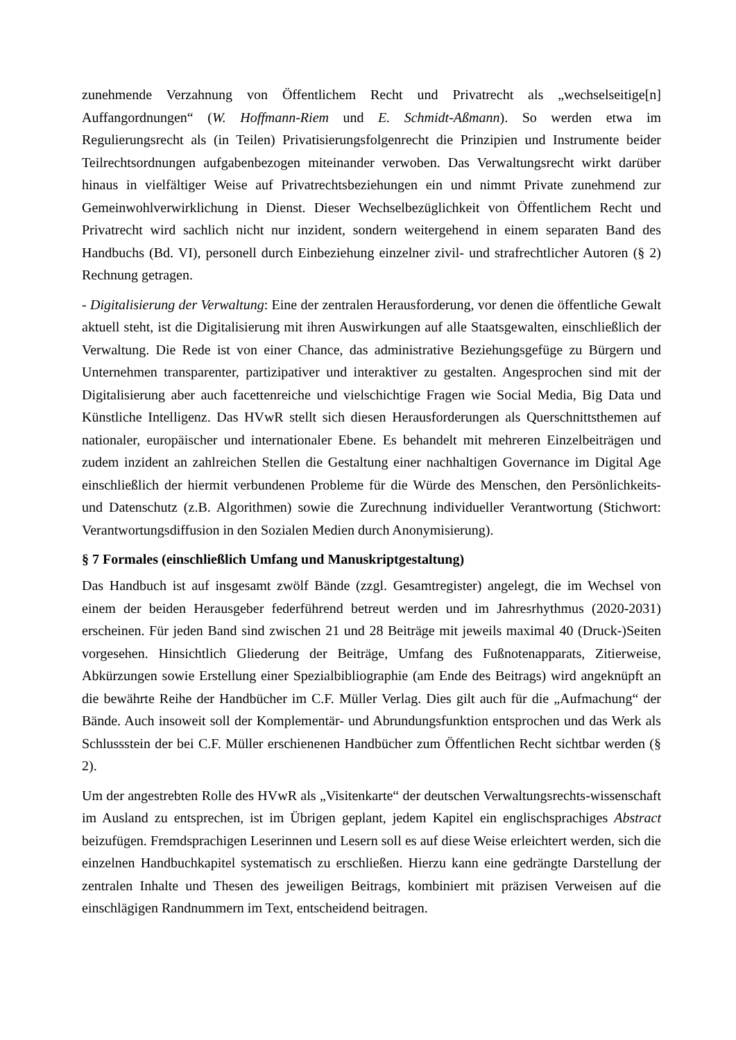zunehmende Verzahnung von Öffentlichem Recht und Privatrecht als „wechselseitige[n] Auffangordnungen“ (W. Hoffmann-Riem und E. Schmidt-Aßmann). So werden etwa im Regulierungsrecht als (in Teilen) Privatisierungsfolgenrecht die Prinzipien und Instrumente beider Teilrechtsordnungen aufgabenbezogen miteinander verwoben. Das Verwaltungsrecht wirkt darüber hinaus in vielfältiger Weise auf Privatrechtsbeziehungen ein und nimmt Private zunehmend zur Gemeinwohlverwirklichung in Dienst. Dieser Wechselbezüglichkeit von Öffentlichem Recht und Privatrecht wird sachlich nicht nur inzident, sondern weitergehend in einem separaten Band des Handbuchs (Bd. VI), personell durch Einbeziehung einzelner zivil- und strafrechtlicher Autoren (§ 2) Rechnung getragen.
- Digitalisierung der Verwaltung: Eine der zentralen Herausforderung, vor denen die öffentliche Gewalt aktuell steht, ist die Digitalisierung mit ihren Auswirkungen auf alle Staatsgewalten, einschließlich der Verwaltung. Die Rede ist von einer Chance, das administrative Beziehungsgefüge zu Bürgern und Unternehmen transparenter, partizipativer und interaktiver zu gestalten. Angesprochen sind mit der Digitalisierung aber auch facettenreiche und vielschichtige Fragen wie Social Media, Big Data und Künstliche Intelligenz. Das HVwR stellt sich diesen Herausforderungen als Querschnittsthemen auf nationaler, europäischer und internationaler Ebene. Es behandelt mit mehreren Einzelbeiträgen und zudem inzident an zahlreichen Stellen die Gestaltung einer nachhaltigen Governance im Digital Age einschließlich der hiermit verbundenen Probleme für die Würde des Menschen, den Persönlichkeits- und Datenschutz (z.B. Algorithmen) sowie die Zurechnung individueller Verantwortung (Stichwort: Verantwortungsdiffusion in den Sozialen Medien durch Anonymisierung).
§ 7 Formales (einschließlich Umfang und Manuskriptgestaltung)
Das Handbuch ist auf insgesamt zwölf Bände (zzgl. Gesamtregister) angelegt, die im Wechsel von einem der beiden Herausgeber federführend betreut werden und im Jahresrhythmus (2020-2031) erscheinen. Für jeden Band sind zwischen 21 und 28 Beiträge mit jeweils maximal 40 (Druck-)Seiten vorgesehen. Hinsichtlich Gliederung der Beiträge, Umfang des Fußnotenapparats, Zitierweise, Abkürzungen sowie Erstellung einer Spezialbibliographie (am Ende des Beitrags) wird angeknüpft an die bewährte Reihe der Handbücher im C.F. Müller Verlag. Dies gilt auch für die „Aufmachung“ der Bände. Auch insoweit soll der Komplementär- und Abrundungsfunktion entsprochen und das Werk als Schlussstein der bei C.F. Müller erschienenen Handbücher zum Öffentlichen Recht sichtbar werden (§ 2).
Um der angestrebten Rolle des HVwR als „Visitenkarte“ der deutschen Verwaltungsrechts-wissenschaft im Ausland zu entsprechen, ist im Übrigen geplant, jedem Kapitel ein englischsprachiges Abstract beizufügen. Fremdsprachigen Leserinnen und Lesern soll es auf diese Weise erleichtert werden, sich die einzelnen Handbuchkapitel systematisch zu erschließen. Hierzu kann eine gedrängte Darstellung der zentralen Inhalte und Thesen des jeweiligen Beitrags, kombiniert mit präzisen Verweisen auf die einschlägigen Randnummern im Text, entscheidend beitragen.